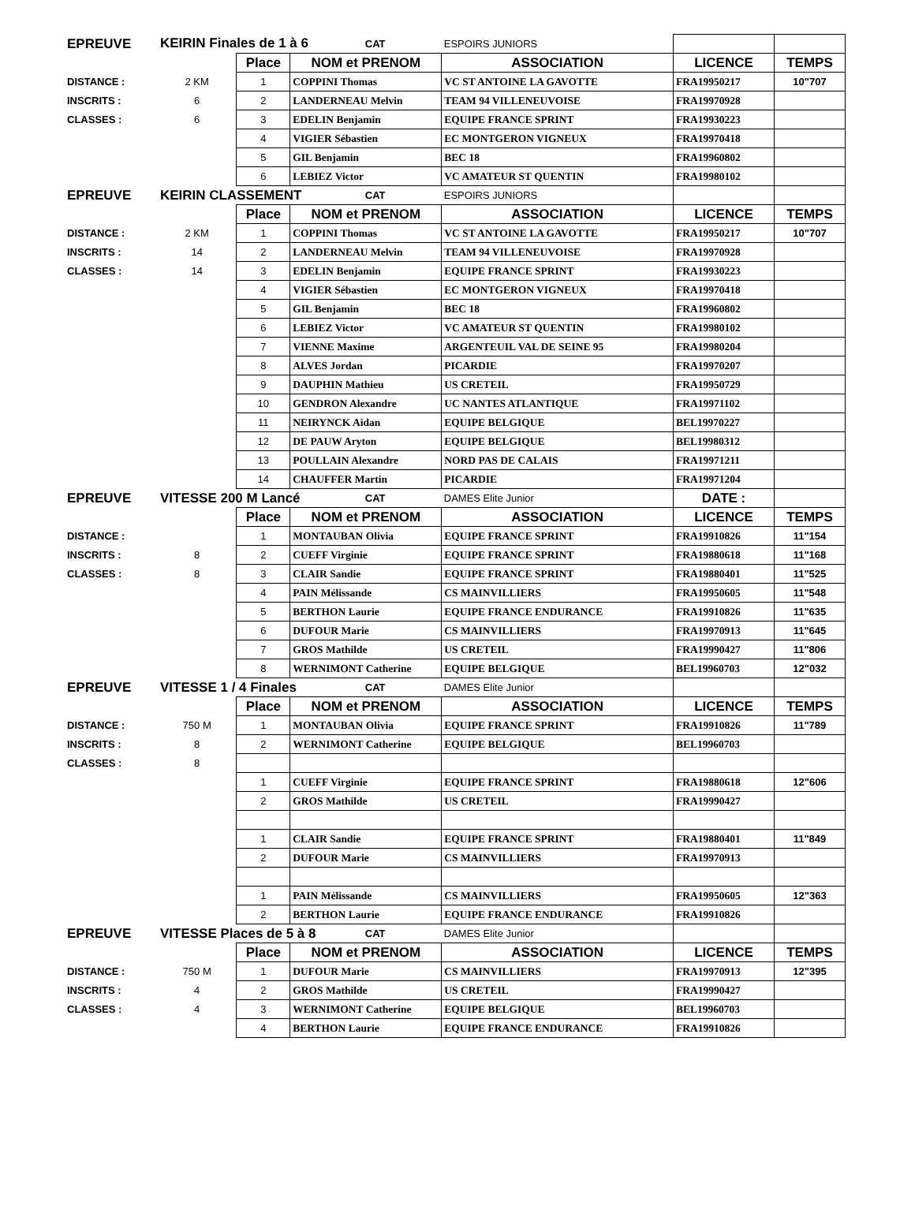| EPREUVE | KEIRIN Finales de 1 à 6 | | | CAT | ESPOIRS JUNIORS | | |
| | | Place | NOM et PRENOM | | ASSOCIATION | LICENCE | TEMPS |
| DISTANCE : | 2 KM | 1 | COPPINI Thomas | | VC ST ANTOINE LA GAVOTTE | FRA19950217 | 10"707 |
| INSCRITS : | 6 | 2 | LANDERNEAU Melvin | | TEAM 94 VILLENEUVOISE | FRA19970928 | |
| CLASSES : | 6 | 3 | EDELIN Benjamin | | EQUIPE FRANCE SPRINT | FRA19930223 | |
| | | 4 | VIGIER Sébastien | | EC MONTGERON VIGNEUX | FRA19970418 | |
| | | 5 | GIL Benjamin | | BEC 18 | FRA19960802 | |
| | | 6 | LEBIEZ Victor | | VC AMATEUR ST QUENTIN | FRA19980102 | |
| EPREUVE | KEIRIN CLASSEMENT | | | CAT | ESPOIRS JUNIORS | | |
| | | Place | NOM et PRENOM | | ASSOCIATION | LICENCE | TEMPS |
| DISTANCE : | 2 KM | 1 | COPPINI Thomas | | VC ST ANTOINE LA GAVOTTE | FRA19950217 | 10"707 |
| INSCRITS : | 14 | 2 | LANDERNEAU Melvin | | TEAM 94 VILLENEUVOISE | FRA19970928 | |
| CLASSES : | 14 | 3 | EDELIN Benjamin | | EQUIPE FRANCE SPRINT | FRA19930223 | |
| | | 4 | VIGIER Sébastien | | EC MONTGERON VIGNEUX | FRA19970418 | |
| | | 5 | GIL Benjamin | | BEC 18 | FRA19960802 | |
| | | 6 | LEBIEZ Victor | | VC AMATEUR ST QUENTIN | FRA19980102 | |
| | | 7 | VIENNE Maxime | | ARGENTEUIL VAL DE SEINE 95 | FRA19980204 | |
| | | 8 | ALVES Jordan | | PICARDIE | FRA19970207 | |
| | | 9 | DAUPHIN Mathieu | | US CRETEIL | FRA19950729 | |
| | | 10 | GENDRON Alexandre | | UC NANTES ATLANTIQUE | FRA19971102 | |
| | | 11 | NEIRYNCK Aidan | | EQUIPE BELGIQUE | BEL19970227 | |
| | | 12 | DE PAUW Aryton | | EQUIPE BELGIQUE | BEL19980312 | |
| | | 13 | POULLAIN Alexandre | | NORD PAS DE CALAIS | FRA19971211 | |
| | | 14 | CHAUFFER Martin | | PICARDIE | FRA19971204 | |
| EPREUVE | VITESSE 200 M Lancé | | | CAT | DAMES Elite Junior | DATE : | |
| | | Place | NOM et PRENOM | | ASSOCIATION | LICENCE | TEMPS |
| DISTANCE : | | 1 | MONTAUBAN Olivia | | EQUIPE FRANCE SPRINT | FRA19910826 | 11"154 |
| INSCRITS : | 8 | 2 | CUEFF Virginie | | EQUIPE FRANCE SPRINT | FRA19880618 | 11"168 |
| CLASSES : | 8 | 3 | CLAIR Sandie | | EQUIPE FRANCE SPRINT | FRA19880401 | 11"525 |
| | | 4 | PAIN Mélissande | | CS MAINVILLIERS | FRA19950605 | 11"548 |
| | | 5 | BERTHON Laurie | | EQUIPE FRANCE ENDURANCE | FRA19910826 | 11"635 |
| | | 6 | DUFOUR Marie | | CS MAINVILLIERS | FRA19970913 | 11"645 |
| | | 7 | GROS Mathilde | | US CRETEIL | FRA19990427 | 11"806 |
| | | 8 | WERNIMONT Catherine | | EQUIPE BELGIQUE | BEL19960703 | 12"032 |
| EPREUVE | VITESSE 1 / 4 Finales | | | CAT | DAMES Elite Junior | | |
| | | Place | NOM et PRENOM | | ASSOCIATION | LICENCE | TEMPS |
| DISTANCE : | 750 M | 1 | MONTAUBAN Olivia | | EQUIPE FRANCE SPRINT | FRA19910826 | 11"789 |
| INSCRITS : | 8 | 2 | WERNIMONT Catherine | | EQUIPE BELGIQUE | BEL19960703 | |
| CLASSES : | 8 | | | | | | |
| | | 1 | CUEFF Virginie | | EQUIPE FRANCE SPRINT | FRA19880618 | 12"606 |
| | | 2 | GROS Mathilde | | US CRETEIL | FRA19990427 | |
| | | 1 | CLAIR Sandie | | EQUIPE FRANCE SPRINT | FRA19880401 | 11"849 |
| | | 2 | DUFOUR Marie | | CS MAINVILLIERS | FRA19970913 | |
| | | 1 | PAIN Mélissande | | CS MAINVILLIERS | FRA19950605 | 12"363 |
| | | 2 | BERTHON Laurie | | EQUIPE FRANCE ENDURANCE | FRA19910826 | |
| EPREUVE | VITESSE Places de 5 à 8 | | | CAT | DAMES Elite Junior | | |
| | | Place | NOM et PRENOM | | ASSOCIATION | LICENCE | TEMPS |
| DISTANCE : | 750 M | 1 | DUFOUR Marie | | CS MAINVILLIERS | FRA19970913 | 12"395 |
| INSCRITS : | 4 | 2 | GROS Mathilde | | US CRETEIL | FRA19990427 | |
| CLASSES : | 4 | 3 | WERNIMONT Catherine | | EQUIPE BELGIQUE | BEL19960703 | |
| | | 4 | BERTHON Laurie | | EQUIPE FRANCE ENDURANCE | FRA19910826 | |